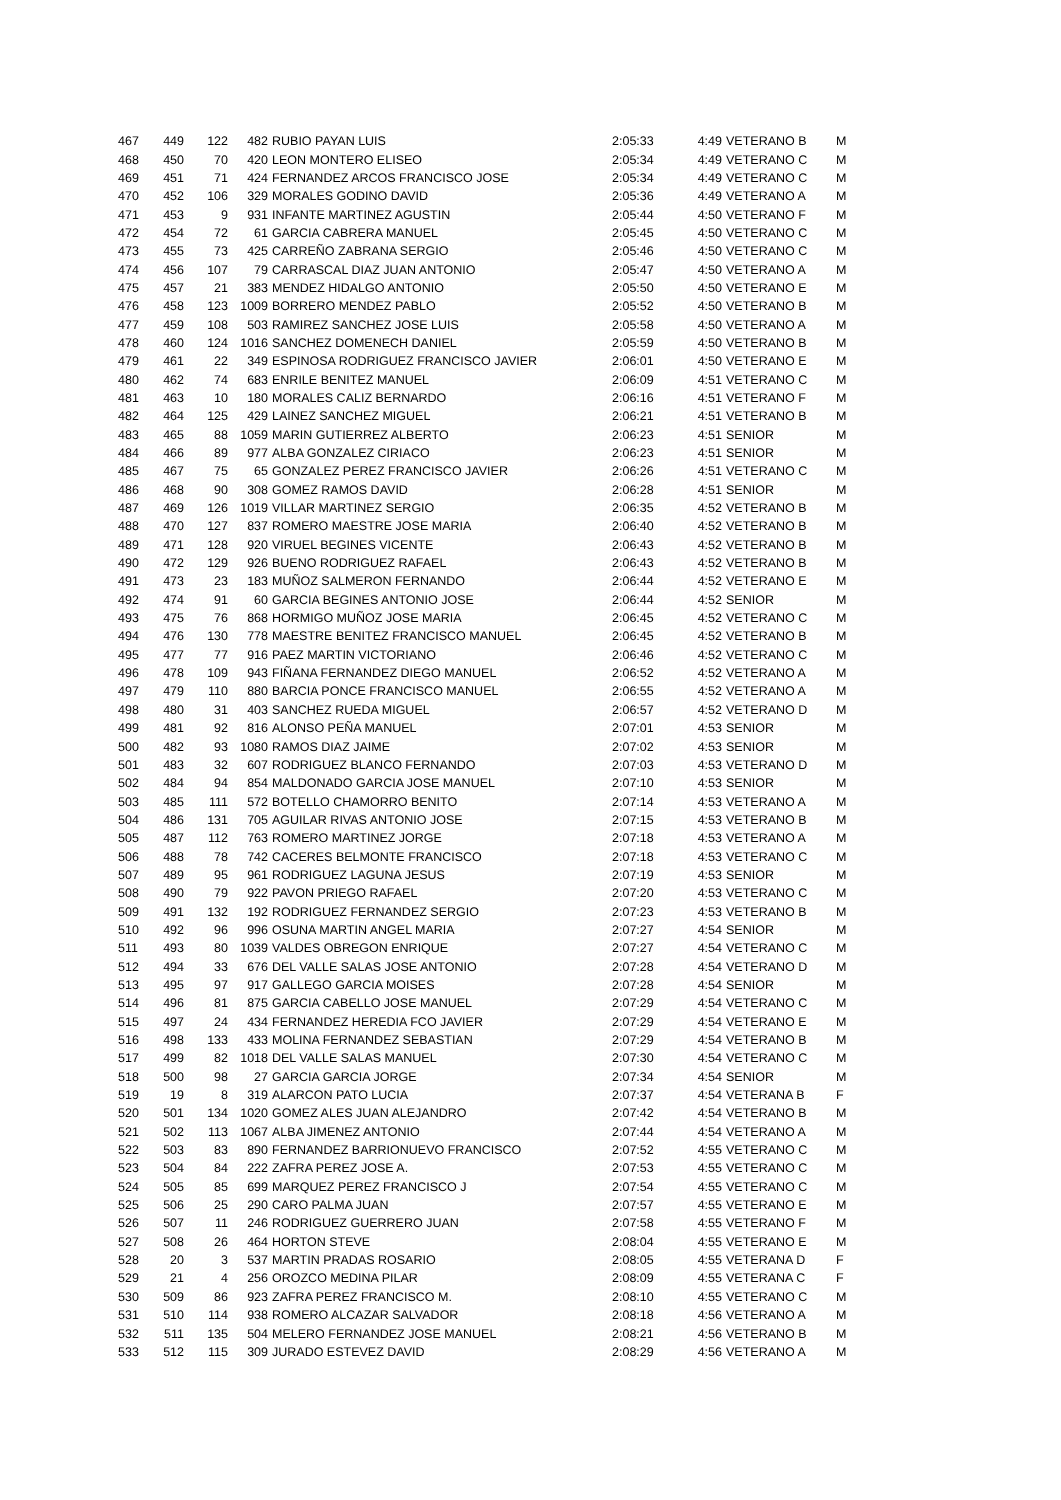| 467 | 449 | 122 | 482 | RUBIO PAYAN LUIS | 2:05:33 | 4:49 | VETERANO B | M |
| 468 | 450 | 70 | 420 | LEON MONTERO ELISEO | 2:05:34 | 4:49 | VETERANO C | M |
| 469 | 451 | 71 | 424 | FERNANDEZ ARCOS FRANCISCO JOSE | 2:05:34 | 4:49 | VETERANO C | M |
| 470 | 452 | 106 | 329 | MORALES GODINO DAVID | 2:05:36 | 4:49 | VETERANO A | M |
| 471 | 453 | 9 | 931 | INFANTE MARTINEZ AGUSTIN | 2:05:44 | 4:50 | VETERANO F | M |
| 472 | 454 | 72 | 61 | GARCIA CABRERA MANUEL | 2:05:45 | 4:50 | VETERANO C | M |
| 473 | 455 | 73 | 425 | CARREÑO ZABRANA SERGIO | 2:05:46 | 4:50 | VETERANO C | M |
| 474 | 456 | 107 | 79 | CARRASCAL DIAZ JUAN ANTONIO | 2:05:47 | 4:50 | VETERANO A | M |
| 475 | 457 | 21 | 383 | MENDEZ HIDALGO ANTONIO | 2:05:50 | 4:50 | VETERANO E | M |
| 476 | 458 | 123 | 1009 | BORRERO MENDEZ PABLO | 2:05:52 | 4:50 | VETERANO B | M |
| 477 | 459 | 108 | 503 | RAMIREZ SANCHEZ JOSE LUIS | 2:05:58 | 4:50 | VETERANO A | M |
| 478 | 460 | 124 | 1016 | SANCHEZ DOMENECH DANIEL | 2:05:59 | 4:50 | VETERANO B | M |
| 479 | 461 | 22 | 349 | ESPINOSA RODRIGUEZ FRANCISCO JAVIER | 2:06:01 | 4:50 | VETERANO E | M |
| 480 | 462 | 74 | 683 | ENRILE BENITEZ MANUEL | 2:06:09 | 4:51 | VETERANO C | M |
| 481 | 463 | 10 | 180 | MORALES CALIZ BERNARDO | 2:06:16 | 4:51 | VETERANO F | M |
| 482 | 464 | 125 | 429 | LAINEZ SANCHEZ MIGUEL | 2:06:21 | 4:51 | VETERANO B | M |
| 483 | 465 | 88 | 1059 | MARIN GUTIERREZ ALBERTO | 2:06:23 | 4:51 | SENIOR | M |
| 484 | 466 | 89 | 977 | ALBA GONZALEZ CIRIACO | 2:06:23 | 4:51 | SENIOR | M |
| 485 | 467 | 75 | 65 | GONZALEZ PEREZ FRANCISCO JAVIER | 2:06:26 | 4:51 | VETERANO C | M |
| 486 | 468 | 90 | 308 | GOMEZ RAMOS DAVID | 2:06:28 | 4:51 | SENIOR | M |
| 487 | 469 | 126 | 1019 | VILLAR MARTINEZ SERGIO | 2:06:35 | 4:52 | VETERANO B | M |
| 488 | 470 | 127 | 837 | ROMERO MAESTRE JOSE MARIA | 2:06:40 | 4:52 | VETERANO B | M |
| 489 | 471 | 128 | 920 | VIRUEL BEGINES VICENTE | 2:06:43 | 4:52 | VETERANO B | M |
| 490 | 472 | 129 | 926 | BUENO RODRIGUEZ RAFAEL | 2:06:43 | 4:52 | VETERANO B | M |
| 491 | 473 | 23 | 183 | MUÑOZ SALMERON FERNANDO | 2:06:44 | 4:52 | VETERANO E | M |
| 492 | 474 | 91 | 60 | GARCIA BEGINES ANTONIO JOSE | 2:06:44 | 4:52 | SENIOR | M |
| 493 | 475 | 76 | 868 | HORMIGO MUÑOZ JOSE MARIA | 2:06:45 | 4:52 | VETERANO C | M |
| 494 | 476 | 130 | 778 | MAESTRE BENITEZ FRANCISCO MANUEL | 2:06:45 | 4:52 | VETERANO B | M |
| 495 | 477 | 77 | 916 | PAEZ MARTIN VICTORIANO | 2:06:46 | 4:52 | VETERANO C | M |
| 496 | 478 | 109 | 943 | FIÑANA FERNANDEZ DIEGO MANUEL | 2:06:52 | 4:52 | VETERANO A | M |
| 497 | 479 | 110 | 880 | BARCIA PONCE FRANCISCO MANUEL | 2:06:55 | 4:52 | VETERANO A | M |
| 498 | 480 | 31 | 403 | SANCHEZ RUEDA MIGUEL | 2:06:57 | 4:52 | VETERANO D | M |
| 499 | 481 | 92 | 816 | ALONSO PEÑA MANUEL | 2:07:01 | 4:53 | SENIOR | M |
| 500 | 482 | 93 | 1080 | RAMOS DIAZ JAIME | 2:07:02 | 4:53 | SENIOR | M |
| 501 | 483 | 32 | 607 | RODRIGUEZ BLANCO FERNANDO | 2:07:03 | 4:53 | VETERANO D | M |
| 502 | 484 | 94 | 854 | MALDONADO GARCIA JOSE MANUEL | 2:07:10 | 4:53 | SENIOR | M |
| 503 | 485 | 111 | 572 | BOTELLO CHAMORRO BENITO | 2:07:14 | 4:53 | VETERANO A | M |
| 504 | 486 | 131 | 705 | AGUILAR RIVAS ANTONIO JOSE | 2:07:15 | 4:53 | VETERANO B | M |
| 505 | 487 | 112 | 763 | ROMERO MARTINEZ JORGE | 2:07:18 | 4:53 | VETERANO A | M |
| 506 | 488 | 78 | 742 | CACERES BELMONTE FRANCISCO | 2:07:18 | 4:53 | VETERANO C | M |
| 507 | 489 | 95 | 961 | RODRIGUEZ LAGUNA JESUS | 2:07:19 | 4:53 | SENIOR | M |
| 508 | 490 | 79 | 922 | PAVON PRIEGO RAFAEL | 2:07:20 | 4:53 | VETERANO C | M |
| 509 | 491 | 132 | 192 | RODRIGUEZ FERNANDEZ SERGIO | 2:07:23 | 4:53 | VETERANO B | M |
| 510 | 492 | 96 | 996 | OSUNA MARTIN ANGEL MARIA | 2:07:27 | 4:54 | SENIOR | M |
| 511 | 493 | 80 | 1039 | VALDES OBREGON ENRIQUE | 2:07:27 | 4:54 | VETERANO C | M |
| 512 | 494 | 33 | 676 | DEL VALLE SALAS JOSE ANTONIO | 2:07:28 | 4:54 | VETERANO D | M |
| 513 | 495 | 97 | 917 | GALLEGO GARCIA MOISES | 2:07:28 | 4:54 | SENIOR | M |
| 514 | 496 | 81 | 875 | GARCIA CABELLO JOSE MANUEL | 2:07:29 | 4:54 | VETERANO C | M |
| 515 | 497 | 24 | 434 | FERNANDEZ HEREDIA FCO JAVIER | 2:07:29 | 4:54 | VETERANO E | M |
| 516 | 498 | 133 | 433 | MOLINA FERNANDEZ SEBASTIAN | 2:07:29 | 4:54 | VETERANO B | M |
| 517 | 499 | 82 | 1018 | DEL VALLE SALAS MANUEL | 2:07:30 | 4:54 | VETERANO C | M |
| 518 | 500 | 98 | 27 | GARCIA GARCIA JORGE | 2:07:34 | 4:54 | SENIOR | M |
| 519 | 19 | 8 | 319 | ALARCON PATO LUCIA | 2:07:37 | 4:54 | VETERANA B | F |
| 520 | 501 | 134 | 1020 | GOMEZ ALES JUAN ALEJANDRO | 2:07:42 | 4:54 | VETERANO B | M |
| 521 | 502 | 113 | 1067 | ALBA JIMENEZ ANTONIO | 2:07:44 | 4:54 | VETERANO A | M |
| 522 | 503 | 83 | 890 | FERNANDEZ BARRIONUEVO FRANCISCO | 2:07:52 | 4:55 | VETERANO C | M |
| 523 | 504 | 84 | 222 | ZAFRA PEREZ JOSE A. | 2:07:53 | 4:55 | VETERANO C | M |
| 524 | 505 | 85 | 699 | MARQUEZ PEREZ FRANCISCO J | 2:07:54 | 4:55 | VETERANO C | M |
| 525 | 506 | 25 | 290 | CARO PALMA JUAN | 2:07:57 | 4:55 | VETERANO E | M |
| 526 | 507 | 11 | 246 | RODRIGUEZ GUERRERO JUAN | 2:07:58 | 4:55 | VETERANO F | M |
| 527 | 508 | 26 | 464 | HORTON STEVE | 2:08:04 | 4:55 | VETERANO E | M |
| 528 | 20 | 3 | 537 | MARTIN PRADAS ROSARIO | 2:08:05 | 4:55 | VETERANA D | F |
| 529 | 21 | 4 | 256 | OROZCO MEDINA PILAR | 2:08:09 | 4:55 | VETERANA C | F |
| 530 | 509 | 86 | 923 | ZAFRA PEREZ FRANCISCO M. | 2:08:10 | 4:55 | VETERANO C | M |
| 531 | 510 | 114 | 938 | ROMERO ALCAZAR SALVADOR | 2:08:18 | 4:56 | VETERANO A | M |
| 532 | 511 | 135 | 504 | MELERO FERNANDEZ JOSE MANUEL | 2:08:21 | 4:56 | VETERANO B | M |
| 533 | 512 | 115 | 309 | JURADO ESTEVEZ DAVID | 2:08:29 | 4:56 | VETERANO A | M |